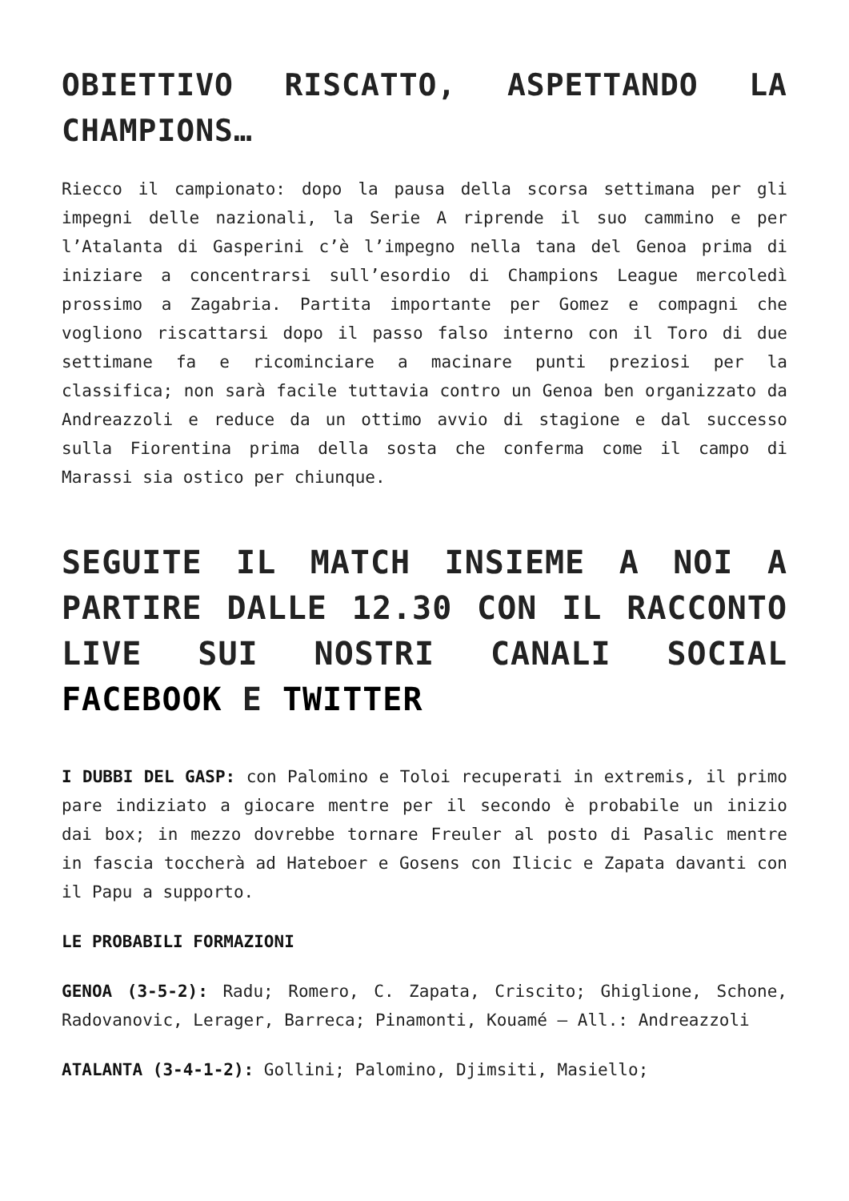OBIETTIVO RISCATTO, ASPETTANDO LA CHAMPIONS…
Riecco il campionato: dopo la pausa della scorsa settimana per gli impegni delle nazionali, la Serie A riprende il suo cammino e per l’Atalanta di Gasperini c’è l’impegno nella tana del Genoa prima di iniziare a concentrarsi sull’esordio di Champions League mercoledì prossimo a Zagabria. Partita importante per Gomez e compagni che vogliono riscattarsi dopo il passo falso interno con il Toro di due settimane fa e ricominciare a macinare punti preziosi per la classifica; non sarà facile tuttavia contro un Genoa ben organizzato da Andreazzoli e reduce da un ottimo avvio di stagione e dal successo sulla Fiorentina prima della sosta che conferma come il campo di Marassi sia ostico per chiunque.
SEGUITE IL MATCH INSIEME A NOI A PARTIRE DALLE 12.30 CON IL RACCONTO LIVE SUI NOSTRI CANALI SOCIAL FACEBOOK E TWITTER
I DUBBI DEL GASP: con Palomino e Toloi recuperati in extremis, il primo pare indiziato a giocare mentre per il secondo è probabile un inizio dai box; in mezzo dovrebbe tornare Freuler al posto di Pasalic mentre in fascia toccherà ad Hateboer e Gosens con Ilicic e Zapata davanti con il Papu a supporto.
LE PROBABILI FORMAZIONI
GENOA (3-5-2): Radu; Romero, C. Zapata, Criscito; Ghiglione, Schone, Radovanovic, Lerager, Barreca; Pinamonti, Kouamé – All.: Andreazzoli
ATALANTA (3-4-1-2): Gollini; Palomino, Djimsiti, Masiello;